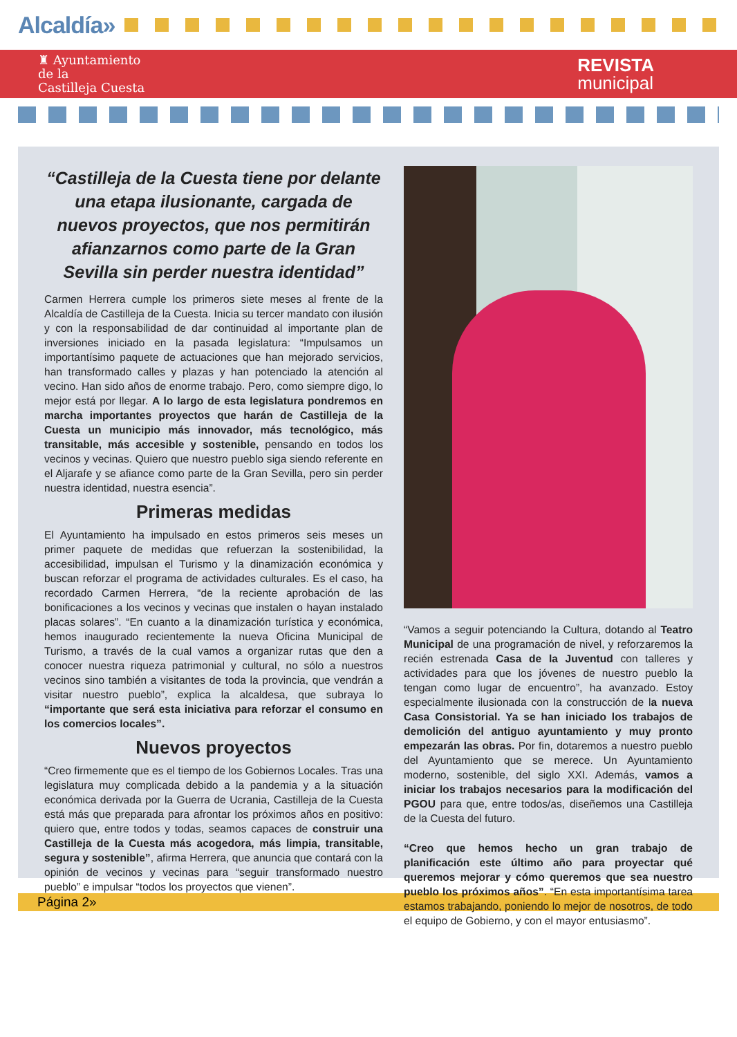Alcaldía»
♜ Ayuntamiento
de la
Castilleja Cuesta
REVISTA
municipal
“Castilleja de la Cuesta tiene por delante una etapa ilusionante, cargada de nuevos proyectos, que nos permitirán afianzarnos como parte de la Gran Sevilla sin perder nuestra identidad”
Carmen Herrera cumple los primeros siete meses al frente de la Alcaldía de Castilleja de la Cuesta. Inicia su tercer mandato con ilusión y con la responsabilidad de dar continuidad al importante plan de inversiones iniciado en la pasada legislatura: “Impulsamos un importantísimo paquete de actuaciones que han mejorado servicios, han transformado calles y plazas y han potenciado la atención al vecino. Han sido años de enorme trabajo. Pero, como siempre digo, lo mejor está por llegar. A lo largo de esta legislatura pondremos en marcha importantes proyectos que harán de Castilleja de la Cuesta un municipio más innovador, más tecnológico, más transitable, más accesible y sostenible, pensando en todos los vecinos y vecinas. Quiero que nuestro pueblo siga siendo referente en el Aljarafe y se afiance como parte de la Gran Sevilla, pero sin perder nuestra identidad, nuestra esencia”.
Primeras medidas
El Ayuntamiento ha impulsado en estos primeros seis meses un primer paquete de medidas que refuerzan la sostenibilidad, la accesibilidad, impulsan el Turismo y la dinamización económica y buscan reforzar el programa de actividades culturales. Es el caso, ha recordado Carmen Herrera, “de la reciente aprobación de las bonificaciones a los vecinos y vecinas que instalen o hayan instalado placas solares”. “En cuanto a la dinamización turística y económica, hemos inaugurado recientemente la nueva Oficina Municipal de Turismo, a través de la cual vamos a organizar rutas que den a conocer nuestra riqueza patrimonial y cultural, no sólo a nuestros vecinos sino también a visitantes de toda la provincia, que vendrán a visitar nuestro pueblo”, explica la alcaldesa, que subraya lo “importante que será esta iniciativa para reforzar el consumo en los comercios locales”.
Nuevos proyectos
“Creo firmemente que es el tiempo de los Gobiernos Locales. Tras una legislatura muy complicada debido a la pandemia y a la situación económica derivada por la Guerra de Ucrania, Castilleja de la Cuesta está más que preparada para afrontar los próximos años en positivo: quiero que, entre todos y todas, seamos capaces de construir una Castilleja de la Cuesta más acogedora, más limpia, transitable, segura y sostenible”, afirma Herrera, que anuncia que contará con la opinión de vecinos y vecinas para “seguir transformado nuestro pueblo” e impulsar “todos los proyectos que vienen”.
“Vamos a seguir potenciando la Cultura, dotando al Teatro Municipal de una programación de nivel, y reforzaremos la recién estrenada Casa de la Juventud con talleres y actividades para que los jóvenes de nuestro pueblo la tengan como lugar de encuentro”, ha avanzado. Estoy especialmente ilusionada con la construcción de la nueva Casa Consistorial. Ya se han iniciado los trabajos de demolición del antiguo ayuntamiento y muy pronto empezarán las obras. Por fin, dotaremos a nuestro pueblo del Ayuntamiento que se merece. Un Ayuntamiento moderno, sostenible, del siglo XXI. Además, vamos a iniciar los trabajos necesarios para la modificación del PGOU para que, entre todos/as, diseñemos una Castilleja de la Cuesta del futuro.
“Creo que hemos hecho un gran trabajo de planificación este último año para proyectar qué queremos mejorar y cómo queremos que sea nuestro pueblo los próximos años”. “En esta importantísima tarea estamos trabajando, poniendo lo mejor de nosotros, de todo el equipo de Gobierno, y con el mayor entusiasmo”.
Página 2»